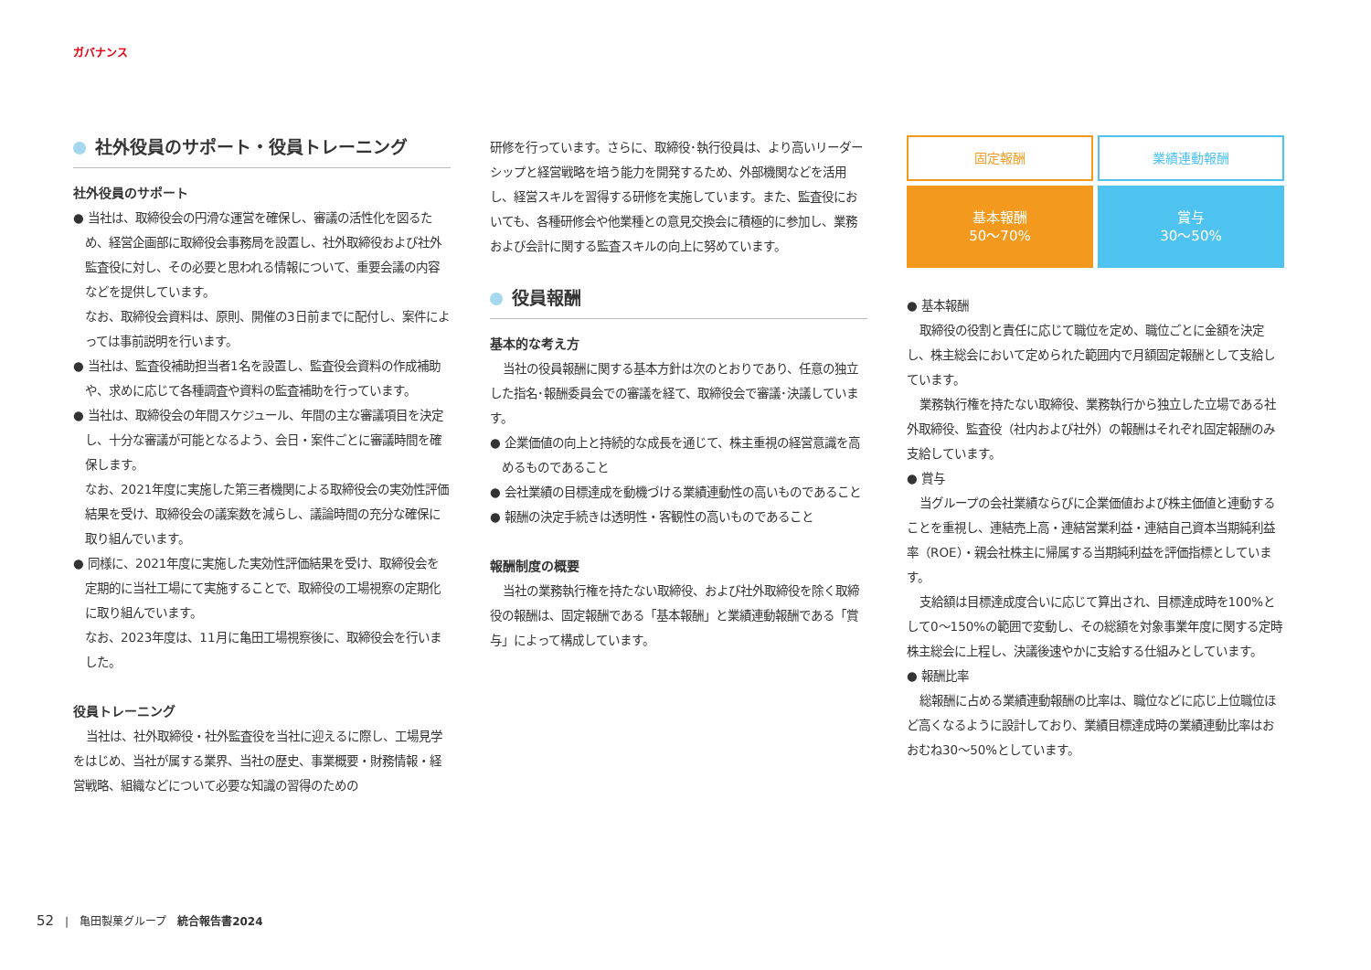ガバナンス
社外役員のサポート・役員トレーニング
社外役員のサポート
● 当社は、取締役会の円滑な運営を確保し、審議の活性化を図るため、経営企画部に取締役会事務局を設置し、社外取締役および社外監査役に対し、その必要と思われる情報について、重要会議の内容などを提供しています。
なお、取締役会資料は、原則、開催の3日前までに配付し、案件によっては事前説明を行います。
● 当社は、監査役補助担当者1名を設置し、監査役会資料の作成補助や、求めに応じて各種調査や資料の監査補助を行っています。
● 当社は、取締役会の年間スケジュール、年間の主な審議項目を決定し、十分な審議が可能となるよう、会日・案件ごとに審議時間を確保します。
なお、2021年度に実施した第三者機関による取締役会の実効性評価結果を受け、取締役会の議案数を減らし、議論時間の充分な確保に取り組んでいます。
● 同様に、2021年度に実施した実効性評価結果を受け、取締役会を定期的に当社工場にて実施することで、取締役の工場視察の定期化に取り組んでいます。
なお、2023年度は、11月に亀田工場視察後に、取締役会を行いました。
役員トレーニング
当社は、社外取締役・社外監査役を当社に迎えるに際し、工場見学をはじめ、当社が属する業界、当社の歴史、事業概要・財務情報・経営戦略、組織などについて必要な知識の習得のための
研修を行っています。さらに、取締役･執行役員は、より高いリーダーシップと経営戦略を培う能力を開発するため、外部機関などを活用し、経営スキルを習得する研修を実施しています。また、監査役においても、各種研修会や他業種との意見交換会に積極的に参加し、業務および会計に関する監査スキルの向上に努めています。
役員報酬
基本的な考え方
当社の役員報酬に関する基本方針は次のとおりであり、任意の独立した指名･報酬委員会での審議を経て、取締役会で審議･決議しています。
● 企業価値の向上と持続的な成長を通じて、株主重視の経営意識を高めるものであること
● 会社業績の目標達成を動機づける業績連動性の高いものであること
● 報酬の決定手続きは透明性・客観性の高いものであること
報酬制度の概要
当社の業務執行権を持たない取締役、および社外取締役を除く取締役の報酬は、固定報酬である「基本報酬」と業績連動報酬である「賞与」によって構成しています。
固定報酬
業績連動報酬
基本報酬
50～70%
賞与
30～50%
● 基本報酬
取締役の役割と責任に応じて職位を定め、職位ごとに金額を決定し、株主総会において定められた範囲内で月額固定報酬として支給しています。
業務執行権を持たない取締役、業務執行から独立した立場である社外取締役、監査役（社内および社外）の報酬はそれぞれ固定報酬のみ支給しています。
● 賞与
当グループの会社業績ならびに企業価値および株主価値と連動することを重視し、連結売上高・連結営業利益・連結自己資本当期純利益率（ROE）・親会社株主に帰属する当期純利益を評価指標としています。
支給額は目標達成度合いに応じて算出され、目標達成時を100%として0～150%の範囲で変動し、その総額を対象事業年度に関する定時株主総会に上程し、決議後速やかに支給する仕組みとしています。
● 報酬比率
総報酬に占める業績連動報酬の比率は、職位などに応じ上位職位ほど高くなるように設計しており、業績目標達成時の業績連動比率はおおむね30～50%としています。
52　|　亀田製菓グループ　統合報告書2024